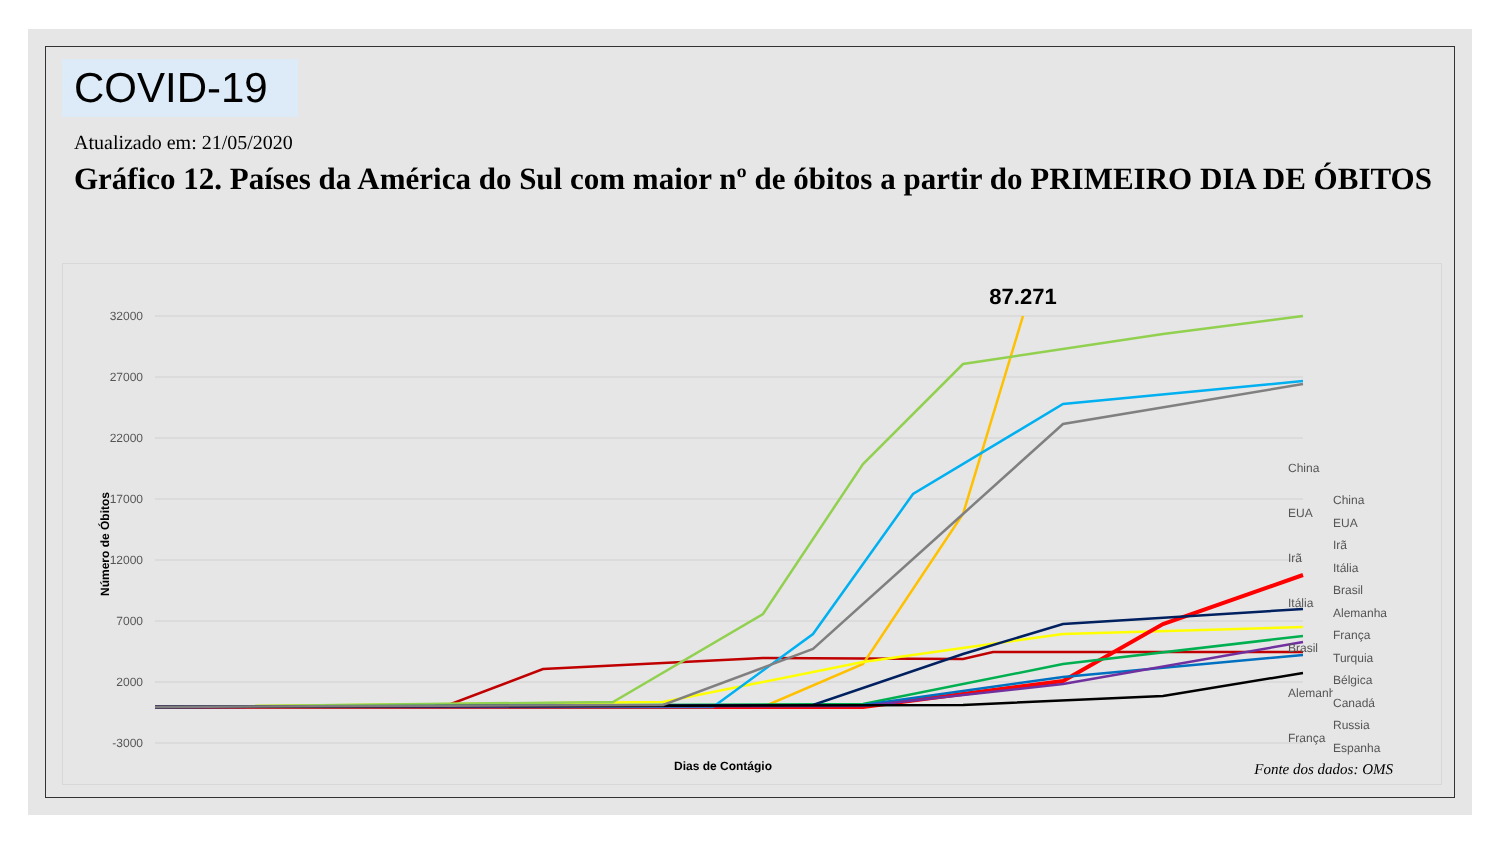COVID-19
Atualizado em: 21/05/2020
Gráfico 12. Países da América do Sul com maior nº de óbitos a partir do PRIMEIRO DIA DE ÓBITOS
32000
27000
22000
17000
12000
7000
2000
-3000
Número de Óbitos
Dias de Contágio
87.271
China
EUA
Irã
Itália
Brasil
Alemanha
França
China
EUA
Irã
Itália
Brasil
Alemanha
França
Turquia
Bélgica
Canadá
Russia
Espanha
Fonte dos dados: OMS